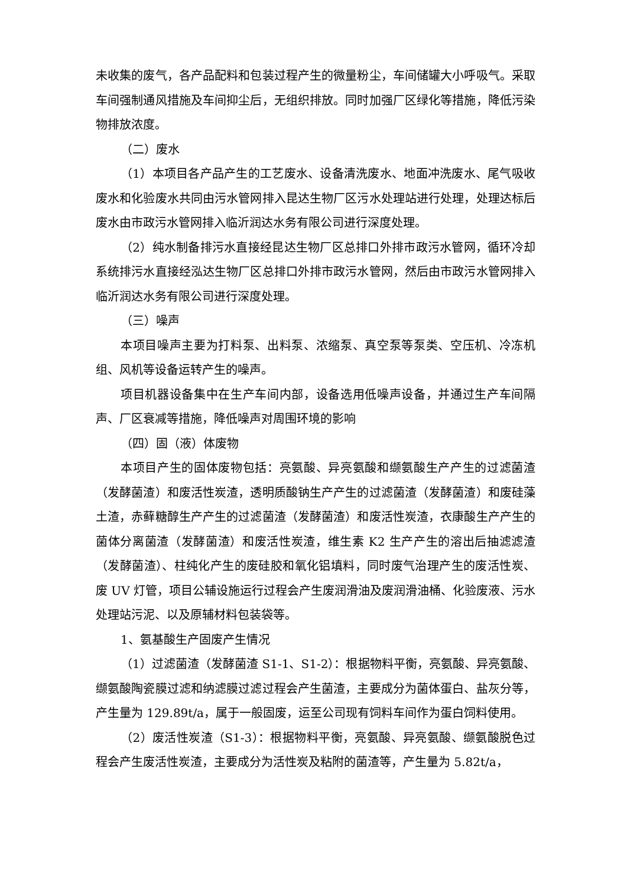未收集的废气，各产品配料和包装过程产生的微量粉尘，车间储罐大小呼吸气。采取车间强制通风措施及车间抑尘后，无组织排放。同时加强厂区绿化等措施，降低污染物排放浓度。
（二）废水
（1）本项目各产品产生的工艺废水、设备清洗废水、地面冲洗废水、尾气吸收废水和化验废水共同由污水管网排入昆达生物厂区污水处理站进行处理，处理达标后废水由市政污水管网排入临沂润达水务有限公司进行深度处理。
（2）纯水制备排污水直接经昆达生物厂区总排口外排市政污水管网，循环冷却系统排污水直接经泓达生物厂区总排口外排市政污水管网，然后由市政污水管网排入临沂润达水务有限公司进行深度处理。
（三）噪声
本项目噪声主要为打料泵、出料泵、浓缩泵、真空泵等泵类、空压机、冷冻机组、风机等设备运转产生的噪声。
项目机器设备集中在生产车间内部，设备选用低噪声设备，并通过生产车间隔声、厂区衰减等措施，降低噪声对周围环境的影响
（四）固（液）体废物
本项目产生的固体废物包括：亮氨酸、异亮氨酸和缬氨酸生产产生的过滤菌渣（发酵菌渣）和废活性炭渣，透明质酸钠生产产生的过滤菌渣（发酵菌渣）和废硅藻土渣，赤藓糖醇生产产生的过滤菌渣（发酵菌渣）和废活性炭渣，衣康酸生产产生的菌体分离菌渣（发酵菌渣）和废活性炭渣，维生素 K2 生产产生的溶出后抽滤滤渣（发酵菌渣）、柱纯化产生的废硅胶和氧化铝填料，同时废气治理产生的废活性炭、废 UV 灯管，项目公辅设施运行过程会产生废润滑油及废润滑油桶、化验废液、污水处理站污泥、以及原辅材料包装袋等。
1、氨基酸生产固废产生情况
（1）过滤菌渣（发酵菌渣 S1-1、S1-2）：根据物料平衡，亮氨酸、异亮氨酸、缬氨酸陶瓷膜过滤和纳滤膜过滤过程会产生菌渣，主要成分为菌体蛋白、盐灰分等，产生量为 129.89t/a，属于一般固废，运至公司现有饲料车间作为蛋白饲料使用。
（2）废活性炭渣（S1-3）：根据物料平衡，亮氨酸、异亮氨酸、缬氨酸脱色过程会产生废活性炭渣，主要成分为活性炭及粘附的菌渣等，产生量为 5.82t/a，